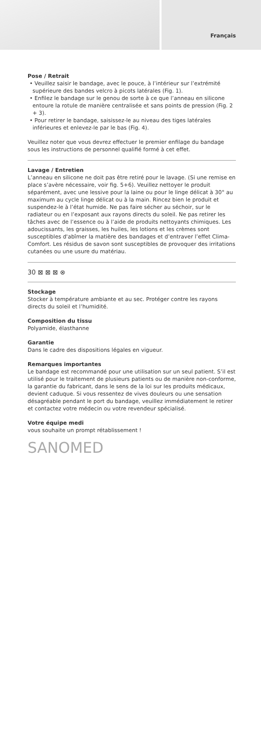Français
Pose / Retrait
• Veuillez saisir le bandage, avec le pouce, à l’intérieur sur l’extrémité supérieure des bandes velcro à picots latérales (Fig. 1).
• Enfilez le bandage sur le genou de sorte à ce que l’anneau en silicone entoure la rotule de manière centralisée et sans points de pression (Fig. 2 + 3).
• Pour retirer le bandage, saisissez-le au niveau des tiges latérales inférieures et enlevez-le par le bas (Fig. 4).
Veuillez noter que vous devrez effectuer le premier enfilage du bandage sous les instructions de personnel qualifié formé à cet effet.
Lavage / Entretien
L’anneau en silicone ne doit pas être retiré pour le lavage. (Si une remise en place s’avère nécessaire, voir fig. 5+6). Veuillez nettoyer le produit séparément, avec une lessive pour la laine ou pour le linge délicat à 30° au maximum au cycle linge délicat ou à la main. Rincez bien le produit et suspendez-le à l’état humide. Ne pas faire sécher au séchoir, sur le radiateur ou en l’exposant aux rayons directs du soleil. Ne pas retirer les tâches avec de l’essence ou à l’aide de produits nettoyants chimiques. Les adoucissants, les graisses, les huiles, les lotions et les crèmes sont susceptibles d'abîmer la matière des bandages et d’entraver l’effet Clima-Comfort. Les résidus de savon sont susceptibles de provoquer des irritations cutanées ou une usure du matériau.
30 ⊠ ⊠ ⊠ ⊗
Stockage
Stocker à température ambiante et au sec. Protéger contre les rayons directs du soleil et l’humidité.
Composition du tissu
Polyamide, élasthanne
Garantie
Dans le cadre des dispositions légales en vigueur.
Remarques importantes
Le bandage est recommandé pour une utilisation sur un seul patient. S’il est utilisé pour le traitement de plusieurs patients ou de manière non-conforme, la garantie du fabricant, dans le sens de la loi sur les produits médicaux, devient caduque. Si vous ressentez de vives douleurs ou une sensation désagréable pendant le port du bandage, veuillez immédiatement le retirer et contactez votre médecin ou votre revendeur spécialisé.
Votre équipe medi
vous souhaite un prompt rétablissement !
SANOMED